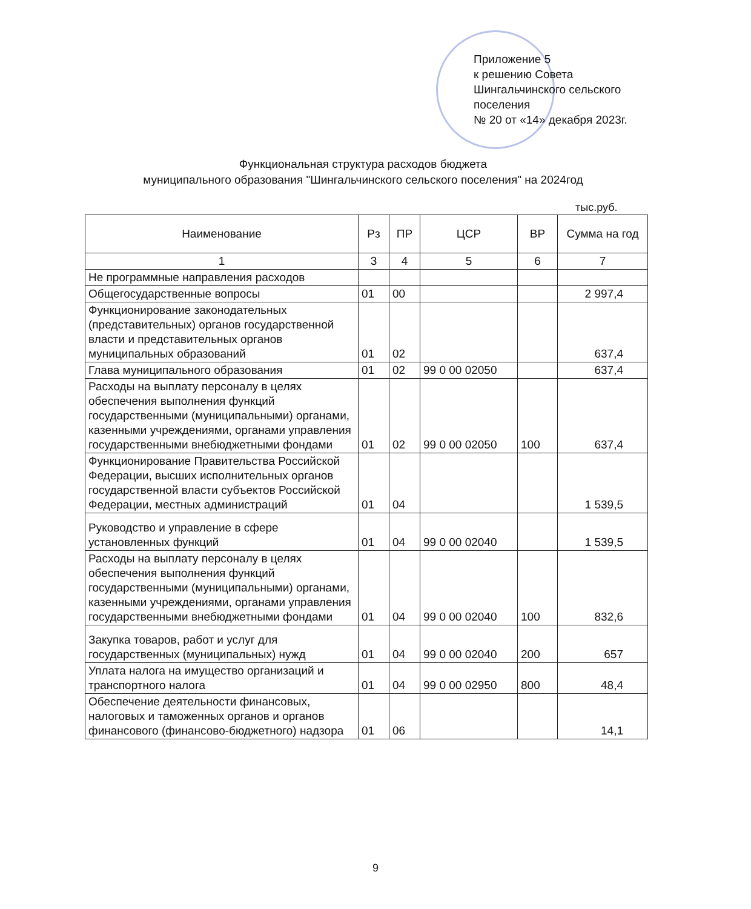Приложение 5
к решению Совета
Шингальчинского сельского
поселения
№ 20 от «14» декабря 2023г.
Функциональная структура расходов бюджета
муниципального образования "Шингальчинского сельского поселения" на 2024год
тыс.руб.
| Наименование | Рз | ПР | ЦСР | ВР | Сумма на год |
| --- | --- | --- | --- | --- | --- |
| 1 | 3 | 4 | 5 | 6 | 7 |
| Не программные направления расходов | | | | | |
| Общегосударственные вопросы | 01 | 00 | | | 2 997,4 |
| Функционирование законодательных (представительных) органов государственной власти и представительных органов муниципальных образований | 01 | 02 | | | 637,4 |
| Глава муниципального образования | 01 | 02 | 99 0 00 02050 | | 637,4 |
| Расходы на выплату персоналу в целях обеспечения выполнения функций государственными (муниципальными) органами, казенными учреждениями, органами управления государственными внебюджетными фондами | 01 | 02 | 99 0 00 02050 | 100 | 637,4 |
| Функционирование Правительства Российской Федерации, высших исполнительных органов государственной власти субъектов Российской Федерации, местных администраций | 01 | 04 | | | 1 539,5 |
| Руководство и управление в сфере установленных функций | 01 | 04 | 99 0 00 02040 | | 1 539,5 |
| Расходы на выплату персоналу в целях обеспечения выполнения функций государственными (муниципальными) органами, казенными учреждениями, органами управления государственными внебюджетными фондами | 01 | 04 | 99 0 00 02040 | 100 | 832,6 |
| Закупка товаров, работ и услуг для государственных (муниципальных) нужд | 01 | 04 | 99 0 00 02040 | 200 | 657 |
| Уплата налога на имущество организаций и транспортного налога | 01 | 04 | 99 0 00 02950 | 800 | 48,4 |
| Обеспечение деятельности финансовых, налоговых и таможенных органов и органов финансового (финансово-бюджетного) надзора | 01 | 06 | | | 14,1 |
9